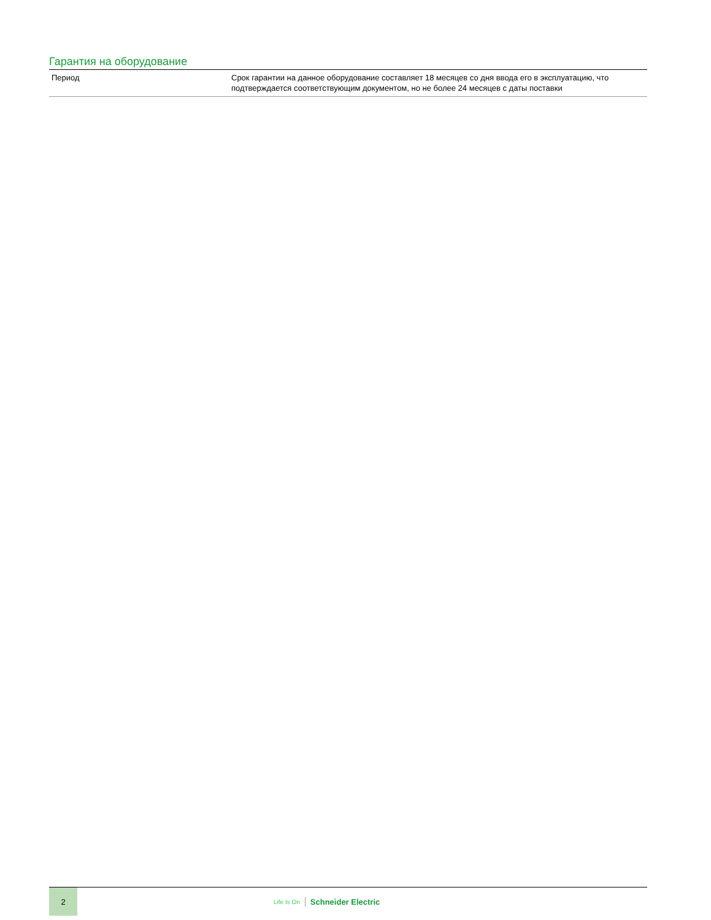Гарантия на оборудование
| Период | Срок гарантии на данное оборудование составляет 18 месяцев со дня ввода его в эксплуатацию, что подтверждается соответствующим документом, но не более 24 месяцев с даты поставки |
2
Life Is On Schneider Electric